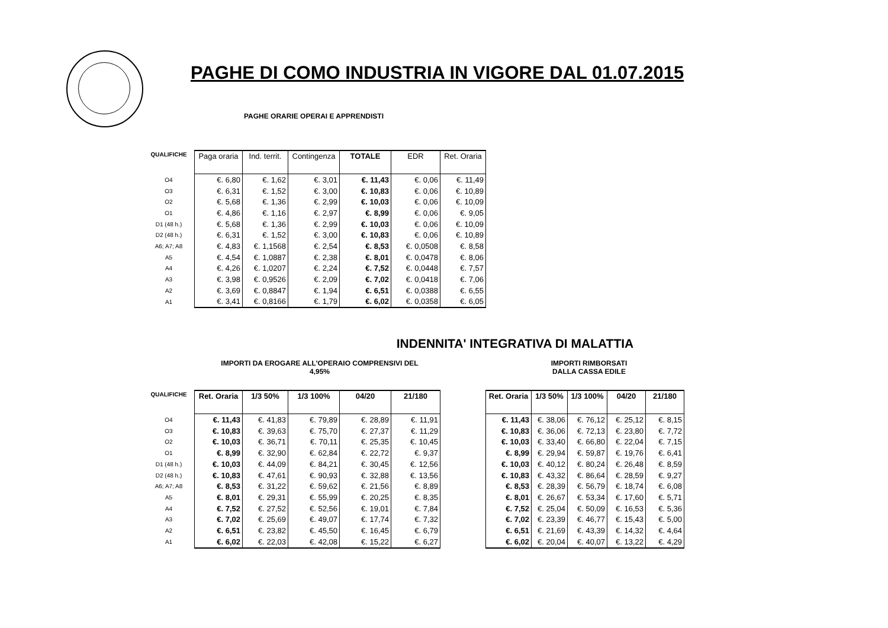PAGHE DI COMO INDUSTRIA IN VIGORE DAL 01.07.2015
PAGHE ORARIE OPERAI E APPRENDISTI
| QUALIFICHE | Paga oraria | Ind. territ. | Contingenza | TOTALE | EDR | Ret. Oraria |
| --- | --- | --- | --- | --- | --- | --- |
| O4 | €. 6,80 | €. 1,62 | €. 3,01 | €. 11,43 | €. 0,06 | €. 11,49 |
| O3 | €. 6,31 | €. 1,52 | €. 3,00 | €. 10,83 | €. 0,06 | €. 10,89 |
| O2 | €. 5,68 | €. 1,36 | €. 2,99 | €. 10,03 | €. 0,06 | €. 10,09 |
| O1 | €. 4,86 | €. 1,16 | €. 2,97 | €. 8,99 | €. 0,06 | €. 9,05 |
| D1 (48 h.) | €. 5,68 | €. 1,36 | €. 2,99 | €. 10,03 | €. 0,06 | €. 10,09 |
| D2 (48 h.) | €. 6,31 | €. 1,52 | €. 3,00 | €. 10,83 | €. 0,06 | €. 10,89 |
| A6; A7; A8 | €. 4,83 | €. 1,1568 | €. 2,54 | €. 8,53 | €. 0,0508 | €. 8,58 |
| A5 | €. 4,54 | €. 1,0887 | €. 2,38 | €. 8,01 | €. 0,0478 | €. 8,06 |
| A4 | €. 4,26 | €. 1,0207 | €. 2,24 | €. 7,52 | €. 0,0448 | €. 7,57 |
| A3 | €. 3,98 | €. 0,9526 | €. 2,09 | €. 7,02 | €. 0,0418 | €. 7,06 |
| A2 | €. 3,69 | €. 0,8847 | €. 1,94 | €. 6,51 | €. 0,0388 | €. 6,55 |
| A1 | €. 3,41 | €. 0,8166 | €. 1,79 | €. 6,02 | €. 0,0358 | €. 6,05 |
INDENNITA' INTEGRATIVA DI MALATTIA
IMPORTI DA EROGARE ALL'OPERAIO COMPRENSIVI DEL
4,95%
IMPORTI RIMBORSATI
DALLA CASSA EDILE
| QUALIFICHE | Ret. Oraria | 1/3 50% | 1/3 100% | 04/20 | 21/180 |
| --- | --- | --- | --- | --- | --- |
| O4 | €. 11,43 | €. 41,83 | €. 79,89 | €. 28,89 | €. 11,91 |
| O3 | €. 10,83 | €. 39,63 | €. 75,70 | €. 27,37 | €. 11,29 |
| O2 | €. 10,03 | €. 36,71 | €. 70,11 | €. 25,35 | €. 10,45 |
| O1 | €. 8,99 | €. 32,90 | €. 62,84 | €. 22,72 | €. 9,37 |
| D1 (48 h.) | €. 10,03 | €. 44,09 | €. 84,21 | €. 30,45 | €. 12,56 |
| D2 (48 h.) | €. 10,83 | €. 47,61 | €. 90,93 | €. 32,88 | €. 13,56 |
| A6; A7; A8 | €. 8,53 | €. 31,22 | €. 59,62 | €. 21,56 | €. 8,89 |
| A5 | €. 8,01 | €. 29,31 | €. 55,99 | €. 20,25 | €. 8,35 |
| A4 | €. 7,52 | €. 27,52 | €. 52,56 | €. 19,01 | €. 7,84 |
| A3 | €. 7,02 | €. 25,69 | €. 49,07 | €. 17,74 | €. 7,32 |
| A2 | €. 6,51 | €. 23,82 | €. 45,50 | €. 16,45 | €. 6,79 |
| A1 | €. 6,02 | €. 22,03 | €. 42,08 | €. 15,22 | €. 6,27 |
| Ret. Oraria | 1/3 50% | 1/3 100% | 04/20 | 21/180 |
| --- | --- | --- | --- | --- |
| €. 11,43 | €. 38,06 | €. 76,12 | €. 25,12 | €. 8,15 |
| €. 10,83 | €. 36,06 | €. 72,13 | €. 23,80 | €. 7,72 |
| €. 10,03 | €. 33,40 | €. 66,80 | €. 22,04 | €. 7,15 |
| €. 8,99 | €. 29,94 | €. 59,87 | €. 19,76 | €. 6,41 |
| €. 10,03 | €. 40,12 | €. 80,24 | €. 26,48 | €. 8,59 |
| €. 10,83 | €. 43,32 | €. 86,64 | €. 28,59 | €. 9,27 |
| €. 8,53 | €. 28,39 | €. 56,79 | €. 18,74 | €. 6,08 |
| €. 8,01 | €. 26,67 | €. 53,34 | €. 17,60 | €. 5,71 |
| €. 7,52 | €. 25,04 | €. 50,09 | €. 16,53 | €. 5,36 |
| €. 7,02 | €. 23,39 | €. 46,77 | €. 15,43 | €. 5,00 |
| €. 6,51 | €. 21,69 | €. 43,39 | €. 14,32 | €. 4,64 |
| €. 6,02 | €. 20,04 | €. 40,07 | €. 13,22 | €. 4,29 |